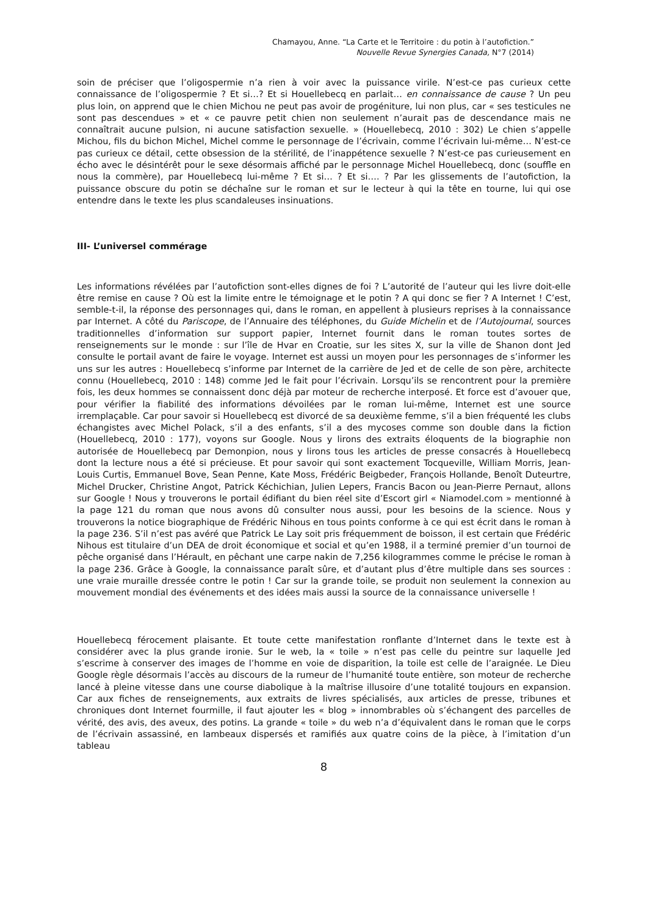Chamayou, Anne. “La Carte et le Territoire : du potin à l’autofiction.”
Nouvelle Revue Synergies Canada, N°7 (2014)
soin de préciser que l’oligospermie n’a rien à voir avec la puissance virile. N’est-ce pas curieux cette connaissance de l’oligospermie ? Et si…? Et si Houellebecq en parlait… en connaissance de cause ? Un peu plus loin, on apprend que le chien Michou ne peut pas avoir de progéniture, lui non plus, car « ses testicules ne sont pas descendues » et « ce pauvre petit chien non seulement n’aurait pas de descendance mais ne connaîtrait aucune pulsion, ni aucune satisfaction sexuelle. » (Houellebecq, 2010 : 302) Le chien s’appelle Michou, fils du bichon Michel, Michel comme le personnage de l’écrivain, comme l’écrivain lui-même… N’est-ce pas curieux ce détail, cette obsession de la stérilité, de l’inappétence sexuelle ? N’est-ce pas curieusement en écho avec le désintérêt pour le sexe désormais affiché par le personnage Michel Houellebecq, donc (souffle en nous la commère), par Houellebecq lui-même ? Et si… ? Et si…. ? Par les glissements de l’autofiction, la puissance obscure du potin se déchaîne sur le roman et sur le lecteur à qui la tête en tourne, lui qui ose entendre dans le texte les plus scandaleuses insinuations.
III- L’universel commérage
Les informations révélées par l’autofiction sont-elles dignes de foi ? L’autorité de l’auteur qui les livre doit-elle être remise en cause ? Où est la limite entre le témoignage et le potin ? A qui donc se fier ? A Internet ! C’est, semble-t-il, la réponse des personnages qui, dans le roman, en appellent à plusieurs reprises à la connaissance par Internet. A côté du Pariscope, de l’Annuaire des téléphones, du Guide Michelin et de l’Autojournal, sources traditionnelles d’information sur support papier, Internet fournit dans le roman toutes sortes de renseignements sur le monde : sur l’île de Hvar en Croatie, sur les sites X, sur la ville de Shanon dont Jed consulte le portail avant de faire le voyage. Internet est aussi un moyen pour les personnages de s’informer les uns sur les autres : Houellebecq s’informe par Internet de la carrière de Jed et de celle de son père, architecte connu (Houellebecq, 2010 : 148) comme Jed le fait pour l’écrivain. Lorsqu’ils se rencontrent pour la première fois, les deux hommes se connaissent donc déjà par moteur de recherche interposé. Et force est d’avouer que, pour vérifier la fiabilité des informations dévoilées par le roman lui-même, Internet est une source irremplaçable. Car pour savoir si Houellebecq est divorcé de sa deuxième femme, s’il a bien fréquenté les clubs échangistes avec Michel Polack, s’il a des enfants, s’il a des mycoses comme son double dans la fiction (Houellebecq, 2010 : 177), voyons sur Google. Nous y lirons des extraits éloquents de la biographie non autorisée de Houellebecq par Demonpion, nous y lirons tous les articles de presse consacrés à Houellebecq dont la lecture nous a été si précieuse. Et pour savoir qui sont exactement Tocqueville, William Morris, Jean-Louis Curtis, Emmanuel Bove, Sean Penne, Kate Moss, Frédéric Beigbeder, François Hollande, Benoît Duteurtre, Michel Drucker, Christine Angot, Patrick Kéchichian, Julien Lepers, Francis Bacon ou Jean-Pierre Pernaut, allons sur Google ! Nous y trouverons le portail édifiant du bien réel site d’Escort girl « Niamodel.com » mentionné à la page 121 du roman que nous avons dû consulter nous aussi, pour les besoins de la science. Nous y trouverons la notice biographique de Frédéric Nihous en tous points conforme à ce qui est écrit dans le roman à la page 236. S’il n’est pas avéré que Patrick Le Lay soit pris fréquemment de boisson, il est certain que Frédéric Nihous est titulaire d’un DEA de droit économique et social et qu’en 1988, il a terminé premier d’un tournoi de pêche organisé dans l’Hérault, en pêchant une carpe nakin de 7,256 kilogrammes comme le précise le roman à la page 236. Grâce à Google, la connaissance paraît sûre, et d’autant plus d’être multiple dans ses sources : une vraie muraille dressée contre le potin ! Car sur la grande toile, se produit non seulement la connexion au mouvement mondial des événements et des idées mais aussi la source de la connaissance universelle !
Houellebecq férocement plaisante. Et toute cette manifestation ronflante d’Internet dans le texte est à considérer avec la plus grande ironie. Sur le web, la « toile » n’est pas celle du peintre sur laquelle Jed s’escrime à conserver des images de l’homme en voie de disparition, la toile est celle de l’araignée. Le Dieu Google règle désormais l’accès au discours de la rumeur de l’humanité toute entière, son moteur de recherche lancé à pleine vitesse dans une course diabolique à la maîtrise illusoire d’une totalité toujours en expansion. Car aux fiches de renseignements, aux extraits de livres spécialisés, aux articles de presse, tribunes et chroniques dont Internet fourmille, il faut ajouter les « blog » innombrables où s’échangent des parcelles de vérité, des avis, des aveux, des potins. La grande « toile » du web n’a d’équivalent dans le roman que le corps de l’écrivain assassiné, en lambeaux dispersés et ramifiés aux quatre coins de la pièce, à l’imitation d’un tableau
8